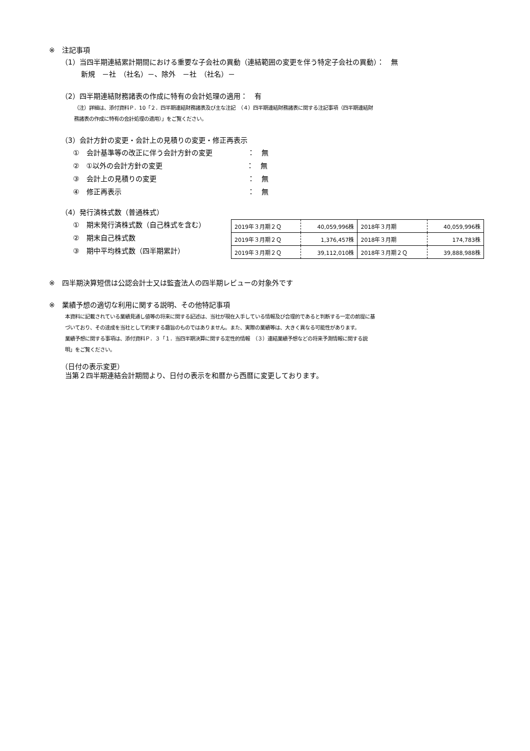※　注記事項
（1）当四半期連結累計期間における重要な子会社の異動（連結範囲の変更を伴う特定子会社の異動）：　無
新規　－社　（社名）－、除外　－社　（社名）－
（2）四半期連結財務諸表の作成に特有の会計処理の適用：　有
（注）詳細は、添付資料Ｐ．10「２．四半期連結財務諸表及び主な注記　（４）四半期連結財務諸表に関する注記事項（四半期連結財
務諸表の作成に特有の会計処理の適用）」をご覧ください。
（3）会計方針の変更・会計上の見積りの変更・修正再表示
①　会計基準等の改正に伴う会計方針の変更　　　　　：　無
②　①以外の会計方針の変更　　　　　　　　　　　　：　無
③　会計上の見積りの変更　　　　　　　　　　　　　：　無
④　修正再表示　　　　　　　　　　　　　　　　　　：　無
（4）発行済株式数（普通株式）
①　期末発行済株式数（自己株式を含む）
②　期末自己株式数
③　期中平均株式数（四半期累計）
| 2019年３月期２Ｑ | 40,059,996株 | 2018年３月期 | 40,059,996株 |
| 2019年３月期２Ｑ | 1,376,457株 | 2018年３月期 | 174,783株 |
| 2019年３月期２Ｑ | 39,112,010株 | 2018年３月期２Ｑ | 39,888,988株 |
※　四半期決算短信は公認会計士又は監査法人の四半期レビューの対象外です
※　業績予想の適切な利用に関する説明、その他特記事項
本資料に記載されている業績見通し値等の将来に関する記述は、当社が現在入手している情報及び合理的であると判断する一定の前提に基
づいており、その達成を当社として約束する趣旨のものではありません。また、実際の業績等は、大きく異なる可能性があります。
業績予想に関する事項は、添付資料Ｐ．３「１．当四半期決算に関する定性的情報　（３）連結業績予想などの将来予測情報に関する説
明」をご覧ください。
（日付の表示変更）
当第２四半期連結会計期間より、日付の表示を和暦から西暦に変更しております。